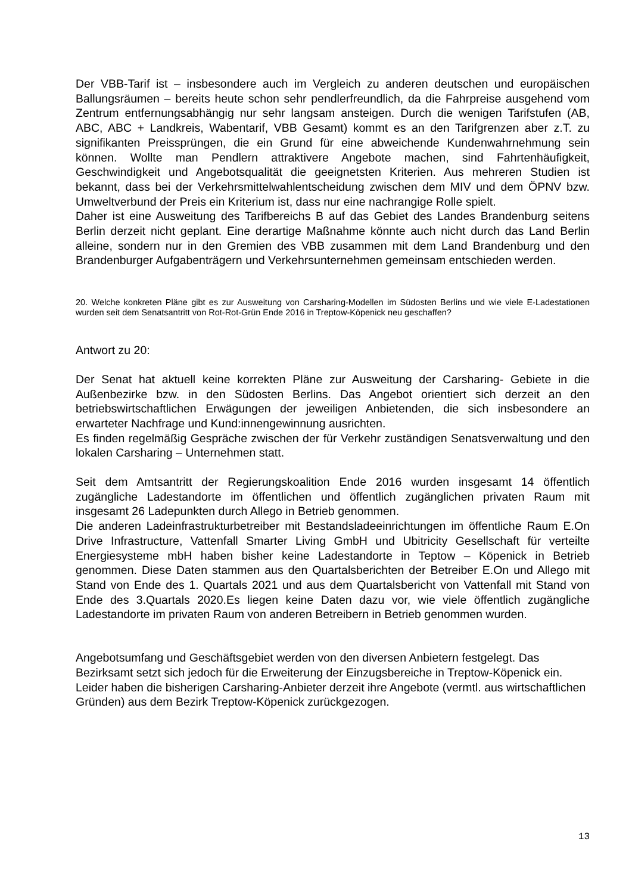Der VBB-Tarif ist – insbesondere auch im Vergleich zu anderen deutschen und europäischen Ballungsräumen – bereits heute schon sehr pendlerfreundlich, da die Fahrpreise ausgehend vom Zentrum entfernungsabhängig nur sehr langsam ansteigen. Durch die wenigen Tarifstufen (AB, ABC, ABC + Landkreis, Wabentarif, VBB Gesamt) kommt es an den Tarifgrenzen aber z.T. zu signifikanten Preissprüngen, die ein Grund für eine abweichende Kundenwahrnehmung sein können. Wollte man Pendlern attraktivere Angebote machen, sind Fahrtenhäufigkeit, Geschwindigkeit und Angebotsqualität die geeignetsten Kriterien. Aus mehreren Studien ist bekannt, dass bei der Verkehrsmittelwahlentscheidung zwischen dem MIV und dem ÖPNV bzw. Umweltverbund der Preis ein Kriterium ist, dass nur eine nachrangige Rolle spielt.
Daher ist eine Ausweitung des Tarifbereichs B auf das Gebiet des Landes Brandenburg seitens Berlin derzeit nicht geplant. Eine derartige Maßnahme könnte auch nicht durch das Land Berlin alleine, sondern nur in den Gremien des VBB zusammen mit dem Land Brandenburg und den Brandenburger Aufgabenträgern und Verkehrsunternehmen gemeinsam entschieden werden.
20. Welche konkreten Pläne gibt es zur Ausweitung von Carsharing-Modellen im Südosten Berlins und wie viele E-Ladestationen wurden seit dem Senatsantritt von Rot-Rot-Grün Ende 2016 in Treptow-Köpenick neu geschaffen?
Antwort zu 20:
Der Senat hat aktuell keine korrekten Pläne zur Ausweitung der Carsharing- Gebiete in die Außenbezirke bzw. in den Südosten Berlins. Das Angebot orientiert sich derzeit an den betriebswirtschaftlichen Erwägungen der jeweiligen Anbietenden, die sich insbesondere an erwarteter Nachfrage und Kund:innengewinnung ausrichten.
Es finden regelmäßig Gespräche zwischen der für Verkehr zuständigen Senatsverwaltung und den lokalen Carsharing – Unternehmen statt.
Seit dem Amtsantritt der Regierungskoalition Ende 2016 wurden insgesamt 14 öffentlich zugängliche Ladestandorte im öffentlichen und öffentlich zugänglichen privaten Raum mit insgesamt 26 Ladepunkten durch Allego in Betrieb genommen.
Die anderen Ladeinfrastrukturbetreiber mit Bestandsladeeinrichtungen im öffentliche Raum E.On Drive Infrastructure, Vattenfall Smarter Living GmbH und Ubitricity Gesellschaft für verteilte Energiesysteme mbH haben bisher keine Ladestandorte in Teptow – Köpenick in Betrieb genommen. Diese Daten stammen aus den Quartalsberichten der Betreiber E.On und Allego mit Stand von Ende des 1. Quartals 2021 und aus dem Quartalsbericht von Vattenfall mit Stand von Ende des 3.Quartals 2020.Es liegen keine Daten dazu vor, wie viele öffentlich zugängliche Ladestandorte im privaten Raum von anderen Betreibern in Betrieb genommen wurden.
Angebotsumfang und Geschäftsgebiet werden von den diversen Anbietern festgelegt. Das Bezirksamt setzt sich jedoch für die Erweiterung der Einzugsbereiche in Treptow-Köpenick ein.
Leider haben die bisherigen Carsharing-Anbieter derzeit ihre Angebote (vermtl. aus wirtschaftlichen Gründen) aus dem Bezirk Treptow-Köpenick zurückgezogen.
13